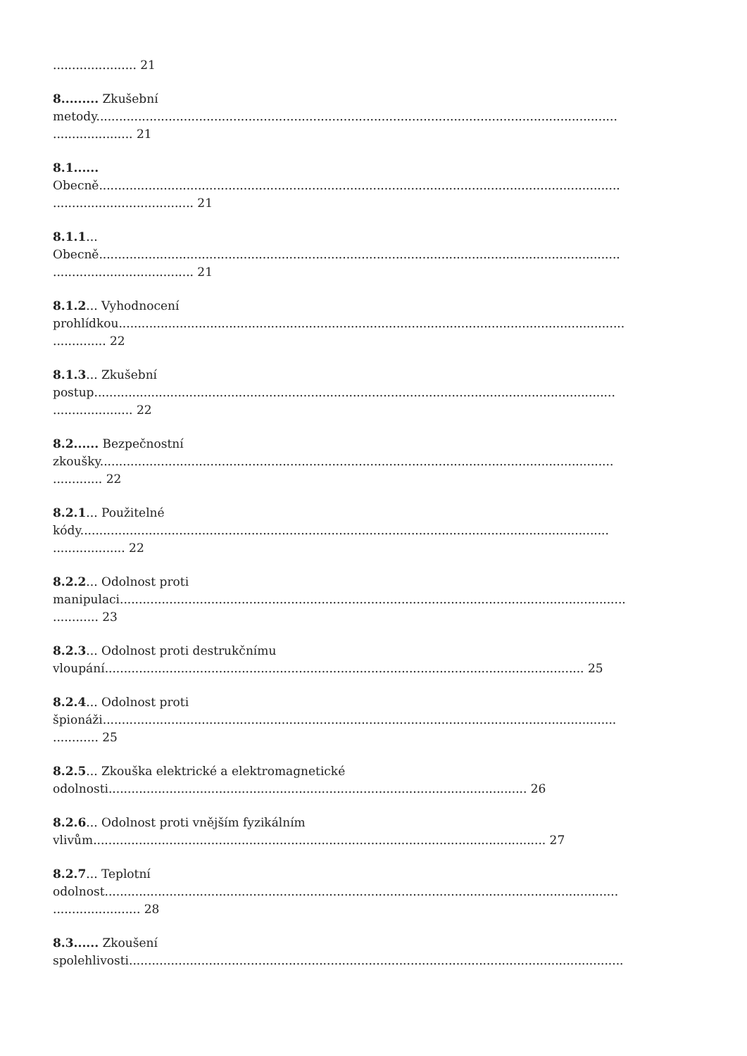...................... 21
8......... Zkušební
metody.........................................................................................................................................
..................... 21
8.1......
Obecně.........................................................................................................................................
..................................... 21
8.1.1...
Obecně.........................................................................................................................................
..................................... 21
8.1.2... Vyhodnocení
prohlídkou.....................................................................................................................................
.............. 22
8.1.3... Zkušební
postup.........................................................................................................................................
..................... 22
8.2...... Bezpečnostní
zkoušky.......................................................................................................................................
............. 22
8.2.1... Použitelné
kódy...........................................................................................................................................
................... 22
8.2.2... Odolnost proti
manipulaci.....................................................................................................................................
............ 23
8.2.3... Odolnost proti destrukčnímu
vloupání.............................................................................................................................. 25
8.2.4... Odolnost proti
špionáži.......................................................................................................................................
............ 25
8.2.5... Zkouška elektrické a elektromagnetické
odolnosti.............................................................................................................. 26
8.2.6... Odolnost proti vnějším fyzikálním
vlivům....................................................................................................................... 27
8.2.7... Teplotní
odolnost.......................................................................................................................................
....................... 28
8.3...... Zkoušení
spolehlivosti..................................................................................................................................